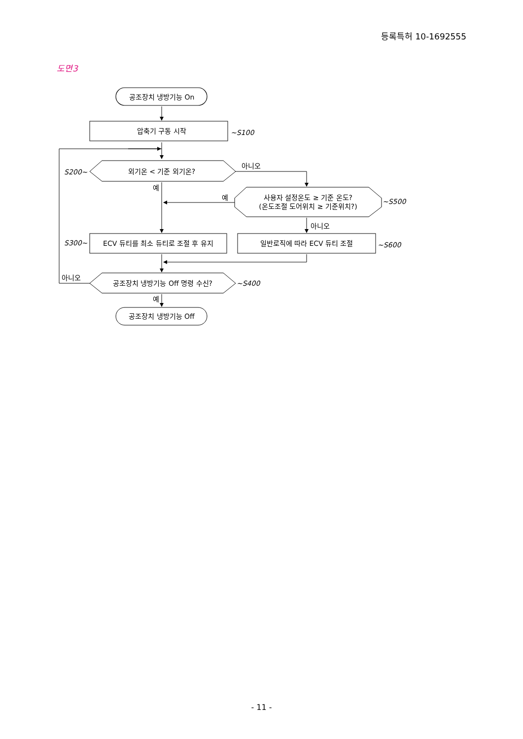등록특허 10-1692555
도면3
공조장치 냉방기능 On
압축기 구동 시작
~S100
S200~
외기온 < 기준 외기온?
아니오
예
예
사용자 설정온도 ≥ 기준 온도?
(온도조절 도어위치 ≥ 기준위치?)
~S500
아니오
S300~
ECV 듀티를 최소 듀티로 조절 후 유지
일반로직에 따라 ECV 듀티 조절
~S600
아니오
공조장치 냉방기능 Off 명령 수신?
~S400
예
공조장치 냉방기능 Off
- 11 -